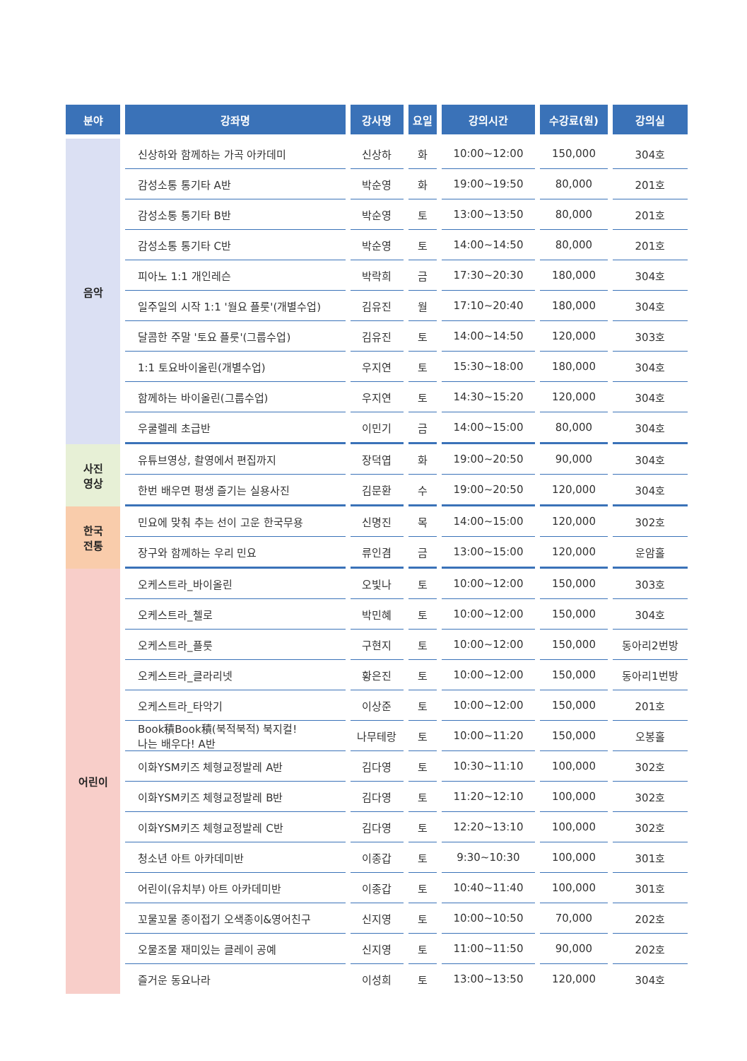| 분야 | 강좌명 | 강사명 | 요일 | 강의시간 | 수강료(원) | 강의실 |
| --- | --- | --- | --- | --- | --- | --- |
| 음악 | 신상하와 함께하는 가곡 아카데미 | 신상하 | 화 | 10:00~12:00 | 150,000 | 304호 |
| | 감성소통 통기타 A반 | 박순영 | 화 | 19:00~19:50 | 80,000 | 201호 |
| | 감성소통 통기타 B반 | 박순영 | 토 | 13:00~13:50 | 80,000 | 201호 |
| | 감성소통 통기타 C반 | 박순영 | 토 | 14:00~14:50 | 80,000 | 201호 |
| | 피아노 1:1 개인레슨 | 박락희 | 금 | 17:30~20:30 | 180,000 | 304호 |
| | 일주일의 시작 1:1 '월요 플룻'(개별수업) | 김유진 | 월 | 17:10~20:40 | 180,000 | 304호 |
| | 달콤한 주말 '토요 플룻'(그룹수업) | 김유진 | 토 | 14:00~14:50 | 120,000 | 303호 |
| | 1:1 토요바이올린(개별수업) | 우지연 | 토 | 15:30~18:00 | 180,000 | 304호 |
| | 함께하는 바이올린(그룹수업) | 우지연 | 토 | 14:30~15:20 | 120,000 | 304호 |
| | 우쿨렐레 초급반 | 이민기 | 금 | 14:00~15:00 | 80,000 | 304호 |
| 사진 영상 | 유튜브영상, 촬영에서 편집까지 | 장덕엽 | 화 | 19:00~20:50 | 90,000 | 304호 |
| | 한번 배우면 평생 즐기는 실용사진 | 김문환 | 수 | 19:00~20:50 | 120,000 | 304호 |
| 한국 전통 | 민요에 맞춰 추는 선이 고운 한국무용 | 신명진 | 목 | 14:00~15:00 | 120,000 | 302호 |
| | 장구와 함께하는 우리 민요 | 류인겸 | 금 | 13:00~15:00 | 120,000 | 운암홀 |
| 어린이 | 오케스트라_바이올린 | 오빛나 | 토 | 10:00~12:00 | 150,000 | 303호 |
| | 오케스트라_첼로 | 박민혜 | 토 | 10:00~12:00 | 150,000 | 304호 |
| | 오케스트라_플룻 | 구현지 | 토 | 10:00~12:00 | 150,000 | 동아리2번방 |
| | 오케스트라_클라리넷 | 황은진 | 토 | 10:00~12:00 | 150,000 | 동아리1번방 |
| | 오케스트라_타악기 | 이상준 | 토 | 10:00~12:00 | 150,000 | 201호 |
| | Book積Book積(북적북적) 북지컬! 나는 배우다! A반 | 나무테랑 | 토 | 10:00~11:20 | 150,000 | 오봉홀 |
| | 이화YSM키즈 체형교정발레 A반 | 김다영 | 토 | 10:30~11:10 | 100,000 | 302호 |
| | 이화YSM키즈 체형교정발레 B반 | 김다영 | 토 | 11:20~12:10 | 100,000 | 302호 |
| | 이화YSM키즈 체형교정발레 C반 | 김다영 | 토 | 12:20~13:10 | 100,000 | 302호 |
| | 청소년 아트 아카데미반 | 이종갑 | 토 | 9:30~10:30 | 100,000 | 301호 |
| | 어린이(유치부) 아트 아카데미반 | 이종갑 | 토 | 10:40~11:40 | 100,000 | 301호 |
| | 꼬물꼬물 종이접기 오색종이&영어친구 | 신지영 | 토 | 10:00~10:50 | 70,000 | 202호 |
| | 오물조물 재미있는 클레이 공예 | 신지영 | 토 | 11:00~11:50 | 90,000 | 202호 |
| | 즐거운 동요나라 | 이성희 | 토 | 13:00~13:50 | 120,000 | 304호 |